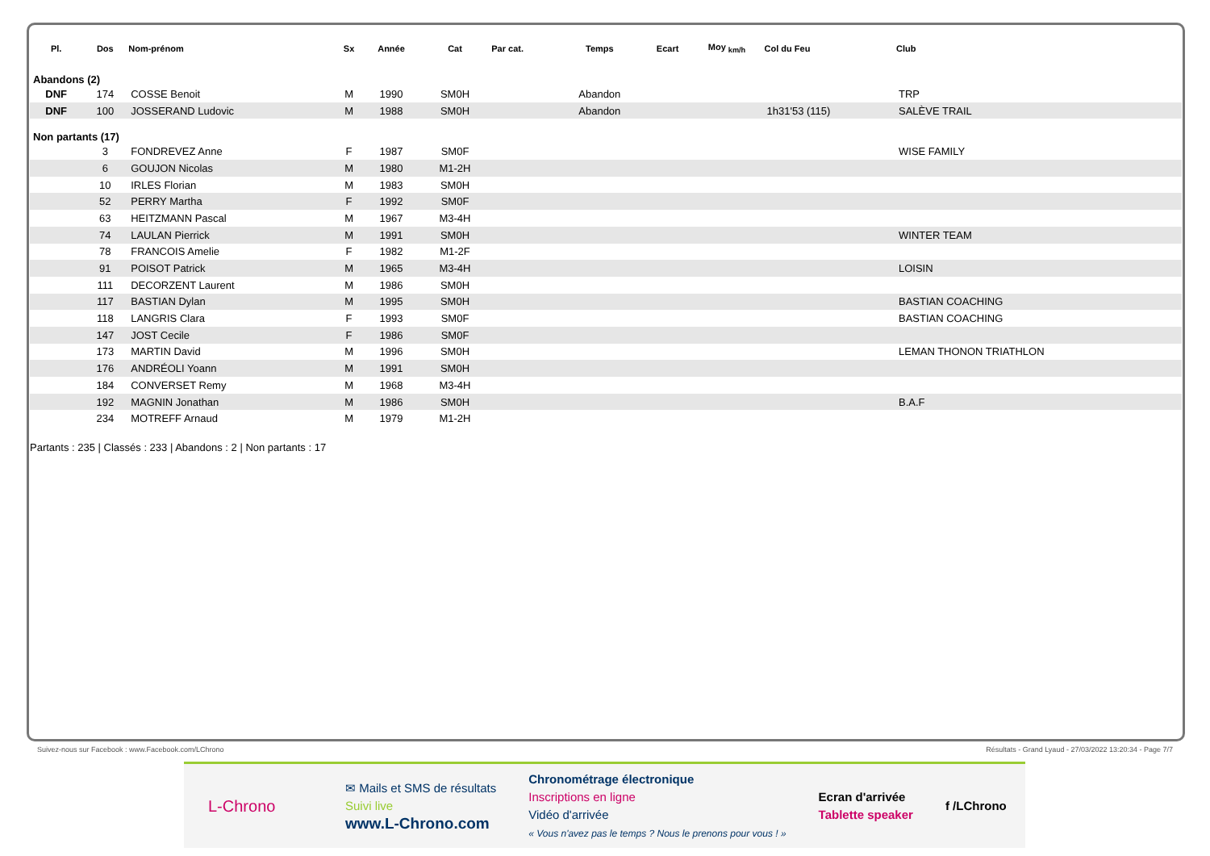| Pl. | Dos | Nom-prénom | Sx | Année | Cat | Par cat. | Temps | Ecart | Moy <sub>km/h</sub> | Col du Feu | Club |
| --- | --- | --- | --- | --- | --- | --- | --- | --- | --- | --- | --- |
| Abandons (2) | | | | | | | | | | | |
| DNF | 174 | COSSE Benoit | M | 1990 | SM0H | | Abandon | | | | TRP |
| DNF | 100 | JOSSERAND Ludovic | M | 1988 | SM0H | | Abandon | | | 1h31'53 (115) | SALÈVE TRAIL |
| Non partants (17) | | | | | | | | | | | |
| | 3 | FONDREVEZ Anne | F | 1987 | SM0F | | | | | | WISE FAMILY |
| | 6 | GOUJON Nicolas | M | 1980 | M1-2H | | | | | | |
| | 10 | IRLES Florian | M | 1983 | SM0H | | | | | | |
| | 52 | PERRY Martha | F | 1992 | SM0F | | | | | | |
| | 63 | HEITZMANN Pascal | M | 1967 | M3-4H | | | | | | |
| | 74 | LAULAN Pierrick | M | 1991 | SM0H | | | | | | WINTER TEAM |
| | 78 | FRANCOIS Amelie | F | 1982 | M1-2F | | | | | | |
| | 91 | POISOT Patrick | M | 1965 | M3-4H | | | | | | LOISIN |
| | 111 | DECORZENT Laurent | M | 1986 | SM0H | | | | | | |
| | 117 | BASTIAN Dylan | M | 1995 | SM0H | | | | | | BASTIAN COACHING |
| | 118 | LANGRIS Clara | F | 1993 | SM0F | | | | | | BASTIAN COACHING |
| | 147 | JOST Cecile | F | 1986 | SM0F | | | | | | |
| | 173 | MARTIN David | M | 1996 | SM0H | | | | | | LEMAN THONON TRIATHLON |
| | 176 | ANDRÉOLI Yoann | M | 1991 | SM0H | | | | | | |
| | 184 | CONVERSET Remy | M | 1968 | M3-4H | | | | | | |
| | 192 | MAGNIN Jonathan | M | 1986 | SM0H | | | | | | B.A.F |
| | 234 | MOTREFF Arnaud | M | 1979 | M1-2H | | | | | | |
Partants : 235 | Classés : 233 | Abandons : 2 | Non partants : 17
Suivez-nous sur Facebook : www.Facebook.com/LChrono Résultats - Grand Lyaud - 27/03/2022 13:20:34 - Page 7/7
L-Chrono
✉ Mails et SMS de résultats
Suivi live
www.L-Chrono.com
Chronométrage électronique
Inscriptions en ligne
Vidéo d'arrivée
« Vous n'avez pas le temps ? Nous le prenons pour vous ! »
Ecran d'arrivée
Tablette speaker
f /LChrono